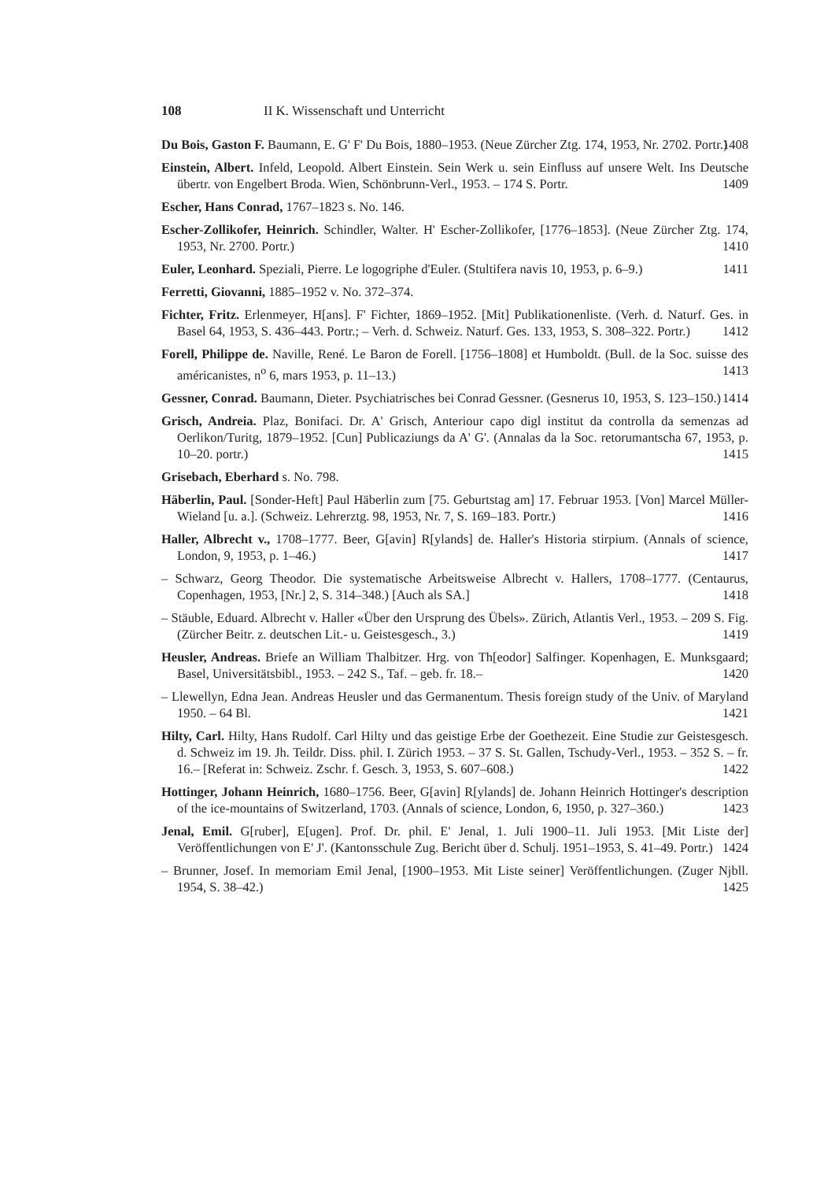108 II K. Wissenschaft und Unterricht
Du Bois, Gaston F. Baumann, E. G' F' Du Bois, 1880–1953. (Neue Zürcher Ztg. 174, 1953, Nr. 2702. Portr.) 1408
Einstein, Albert. Infeld, Leopold. Albert Einstein. Sein Werk u. sein Einfluss auf unsere Welt. Ins Deutsche übertr. von Engelbert Broda. Wien, Schönbrunn-Verl., 1953. – 174 S. Portr. 1409
Escher, Hans Conrad, 1767–1823 s. No. 146.
Escher-Zollikofer, Heinrich. Schindler, Walter. H' Escher-Zollikofer, [1776–1853]. (Neue Zürcher Ztg. 174, 1953, Nr. 2700. Portr.) 1410
Euler, Leonhard. Speziali, Pierre. Le logogriphe d'Euler. (Stultifera navis 10, 1953, p. 6–9.) 1411
Ferretti, Giovanni, 1885–1952 v. No. 372–374.
Fichter, Fritz. Erlenmeyer, H[ans]. F' Fichter, 1869–1952. [Mit] Publikationenliste. (Verh. d. Naturf. Ges. in Basel 64, 1953, S. 436–443. Portr.; – Verh. d. Schweiz. Naturf. Ges. 133, 1953, S. 308–322. Portr.) 1412
Forell, Philippe de. Naville, René. Le Baron de Forell. [1756–1808] et Humboldt. (Bull. de la Soc. suisse des américanistes, n<sup>o</sup> 6, mars 1953, p. 11–13.) 1413
Gessner, Conrad. Baumann, Dieter. Psychiatrisches bei Conrad Gessner. (Gesnerus 10, 1953, S. 123–150.) 1414
Grisch, Andreia. Plaz, Bonifaci. Dr. A' Grisch, Anteriour capo digl institut da controlla da semenzas ad Oerlikon/Turitg, 1879–1952. [Cun] Publicaziungs da A' G'. (Annalas da la Soc. retorumantscha 67, 1953, p. 10–20. portr.) 1415
Grisebach, Eberhard s. No. 798.
Häberlin, Paul. [Sonder-Heft] Paul Häberlin zum [75. Geburtstag am] 17. Februar 1953. [Von] Marcel Müller-Wieland [u. a.]. (Schweiz. Lehrerztg. 98, 1953, Nr. 7, S. 169–183. Portr.) 1416
Haller, Albrecht v., 1708–1777. Beer, G[avin] R[ylands] de. Haller's Historia stirpium. (Annals of science, London, 9, 1953, p. 1–46.) 1417
– Schwarz, Georg Theodor. Die systematische Arbeitsweise Albrecht v. Hallers, 1708–1777. (Centaurus, Copenhagen, 1953, [Nr.] 2, S. 314–348.) [Auch als SA.] 1418
– Stäuble, Eduard. Albrecht v. Haller «Über den Ursprung des Übels». Zürich, Atlantis Verl., 1953. – 209 S. Fig. (Zürcher Beitr. z. deutschen Lit.- u. Geistesgesch., 3.) 1419
Heusler, Andreas. Briefe an William Thalbitzer. Hrg. von Th[eodor] Salfinger. Kopenhagen, E. Munksgaard; Basel, Universitätsbibl., 1953. – 242 S., Taf. – geb. fr. 18.– 1420
– Llewellyn, Edna Jean. Andreas Heusler und das Germanentum. Thesis foreign study of the Univ. of Maryland 1950. – 64 Bl. 1421
Hilty, Carl. Hilty, Hans Rudolf. Carl Hilty und das geistige Erbe der Goethezeit. Eine Studie zur Geistesgesch. d. Schweiz im 19. Jh. Teildr. Diss. phil. I. Zürich 1953. – 37 S. St. Gallen, Tschudy-Verl., 1953. – 352 S. – fr. 16.– [Referat in: Schweiz. Zschr. f. Gesch. 3, 1953, S. 607–608.) 1422
Hottinger, Johann Heinrich, 1680–1756. Beer, G[avin] R[ylands] de. Johann Heinrich Hottinger's description of the ice-mountains of Switzerland, 1703. (Annals of science, London, 6, 1950, p. 327–360.) 1423
Jenal, Emil. G[ruber], E[ugen]. Prof. Dr. phil. E' Jenal, 1. Juli 1900–11. Juli 1953. [Mit Liste der] Veröffentlichungen von E' J'. (Kantonsschule Zug. Bericht über d. Schulj. 1951–1953, S. 41–49. Portr.) 1424
– Brunner, Josef. In memoriam Emil Jenal, [1900–1953. Mit Liste seiner] Veröffentlichungen. (Zuger Njbll. 1954, S. 38–42.) 1425